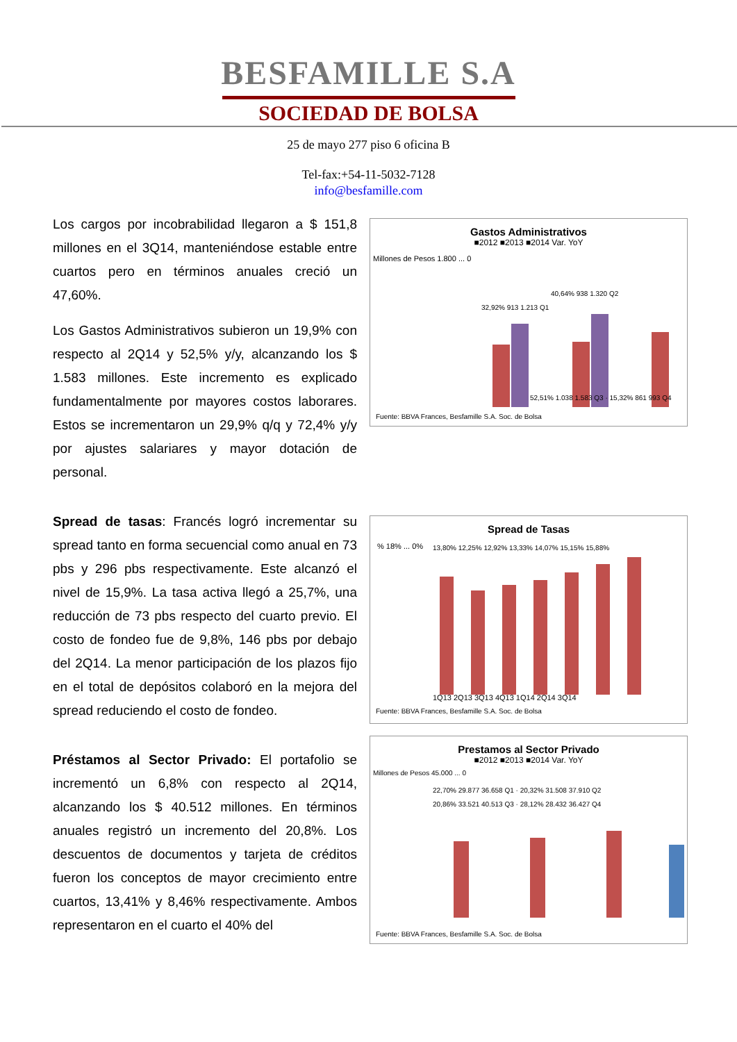BESFAMILLE S.A
SOCIEDAD DE BOLSA
25 de mayo 277 piso 6 oficina B
Tel-fax:+54-11-5032-7128
info@besfamille.com
Los cargos por incobrabilidad llegaron a $ 151,8 millones en el 3Q14, manteniéndose estable entre cuartos pero en términos anuales creció un 47,60%.
Los Gastos Administrativos subieron un 19,9% con respecto al 2Q14 y 52,5% y/y, alcanzando los $ 1.583 millones. Este incremento es explicado fundamentalmente por mayores costos laborares. Estos se incrementaron un 29,9% q/q y 72,4% y/y por ajustes salariares y mayor dotación de personal.
Gastos Administrativos
■2012 ■2013 ■2014 Var. YoY
Millones de Pesos 1.800 ... 0
32,92% 913 1.213 Q1
40,64% 938 1.320 Q2
52,51% 1.038 1.583 Q3 · 15,32% 861 993 Q4
Fuente: BBVA Frances, Besfamille S.A. Soc. de Bolsa
Spread de tasas: Francés logró incrementar su spread tanto en forma secuencial como anual en 73 pbs y 296 pbs respectivamente. Este alcanzó el nivel de 15,9%. La tasa activa llegó a 25,7%, una reducción de 73 pbs respecto del cuarto previo. El costo de fondeo fue de 9,8%, 146 pbs por debajo del 2Q14. La menor participación de los plazos fijo en el total de depósitos colaboró en la mejora del spread reduciendo el costo de fondeo.
Spread de Tasas
% 18% ... 0%
13,80% 12,25% 12,92% 13,33% 14,07% 15,15% 15,88%
1Q13 2Q13 3Q13 4Q13 1Q14 2Q14 3Q14
Fuente: BBVA Frances, Besfamille S.A. Soc. de Bolsa
Préstamos al Sector Privado: El portafolio se incrementó un 6,8% con respecto al 2Q14, alcanzando los $ 40.512 millones. En términos anuales registró un incremento del 20,8%. Los descuentos de documentos y tarjeta de créditos fueron los conceptos de mayor crecimiento entre cuartos, 13,41% y 8,46% respectivamente. Ambos representaron en el cuarto el 40% del
Prestamos al Sector Privado
■2012 ■2013 ■2014 Var. YoY
Millones de Pesos 45.000 ... 0
22,70% 29.877 36.658 Q1 · 20,32% 31.508 37.910 Q2
20,86% 33.521 40.513 Q3 · 28,12% 28.432 36.427 Q4
Fuente: BBVA Frances, Besfamille S.A. Soc. de Bolsa